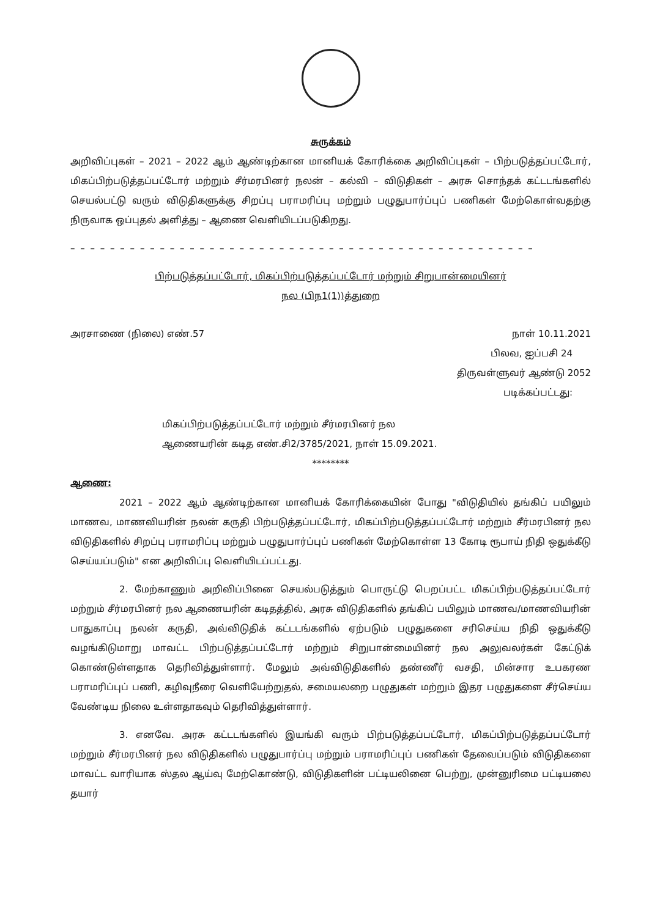சுருக்கம்
அறிவிப்புகள் – 2021 – 2022 ஆம் ஆண்டிற்கான மானியக் கோரிக்கை அறிவிப்புகள் – பிற்படுத்தப்பட்டோர், மிகப்பிற்படுத்தப்பட்டோர் மற்றும் சீர்மரபினர் நலன் – கல்வி – விடுதிகள் – அரசு சொந்தக் கட்டடங்களில் செயல்பட்டு வரும் விடுதிகளுக்கு சிறப்பு பராமரிப்பு மற்றும் பழுதுபார்ப்புப் பணிகள் மேற்கொள்வதற்கு நிருவாக ஒப்புதல் அளித்து – ஆணை வெளியிடப்படுகிறது.
– – – – – – – – – – – – – – – – – – – – – – – – – – – – – – – – – – – – – – – – – – – – – – –
பிற்படுத்தப்பட்டோர், மிகப்பிற்படுத்தப்பட்டோர் மற்றும் சிறுபான்மையினர்
நல (பிந1(1))த்துறை
அரசாணை (நிலை) எண்.57 நாள் 10.11.2021
பிலவ, ஐப்பசி 24
திருவள்ளுவர் ஆண்டு 2052
படிக்கப்பட்டது:
மிகப்பிற்படுத்தப்பட்டோர் மற்றும் சீர்மரபினர் நல
ஆணையரின் கடித எண்.சி2/3785/2021, நாள் 15.09.2021.
********
ஆணை:
2021 – 2022 ஆம் ஆண்டிற்கான மானியக் கோரிக்கையின் போது "விடுதியில் தங்கிப் பயிலும் மாணவ, மாணவியரின் நலன் கருதி பிற்படுத்தப்பட்டோர், மிகப்பிற்படுத்தப்பட்டோர் மற்றும் சீர்மரபினர் நல விடுதிகளில் சிறப்பு பராமரிப்பு மற்றும் பழுதுபார்ப்புப் பணிகள் மேற்கொள்ள 13 கோடி ரூபாய் நிதி ஒதுக்கீடு செய்யப்படும்" என அறிவிப்பு வெளியிடப்பட்டது.
2. மேற்காணும் அறிவிப்பினை செயல்படுத்தும் பொருட்டு பெறப்பட்ட மிகப்பிற்படுத்தப்பட்டோர் மற்றும் சீர்மரபினர் நல ஆணையரின் கடிதத்தில், அரசு விடுதிகளில் தங்கிப் பயிலும் மாணவ/மாணவியரின் பாதுகாப்பு நலன் கருதி, அவ்விடுதிக் கட்டடங்களில் ஏற்படும் பழுதுகளை சரிசெய்ய நிதி ஒதுக்கீடு வழங்கிடுமாறு மாவட்ட பிற்படுத்தப்பட்டோர் மற்றும் சிறுபான்மையினர் நல அலுவலர்கள் கேட்டுக் கொண்டுள்ளதாக தெரிவித்துள்ளார். மேலும் அவ்விடுதிகளில் தண்ணீர் வசதி, மின்சார உபகரண பராமரிப்புப் பணி, கழிவுநீரை வெளியேற்றுதல், சமையலறை பழுதுகள் மற்றும் இதர பழுதுகளை சீர்செய்ய வேண்டிய நிலை உள்ளதாகவும் தெரிவித்துள்ளார்.
3. எனவே. அரசு கட்டடங்களில் இயங்கி வரும் பிற்படுத்தப்பட்டோர், மிகப்பிற்படுத்தப்பட்டோர் மற்றும் சீர்மரபினர் நல விடுதிகளில் பழுதுபார்ப்பு மற்றும் பராமரிப்புப் பணிகள் தேவைப்படும் விடுதிகளை மாவட்ட வாரியாக ஸ்தல ஆய்வு மேற்கொண்டு, விடுதிகளின் பட்டியலினை பெற்று, முன்னுரிமை பட்டியலை தயார்